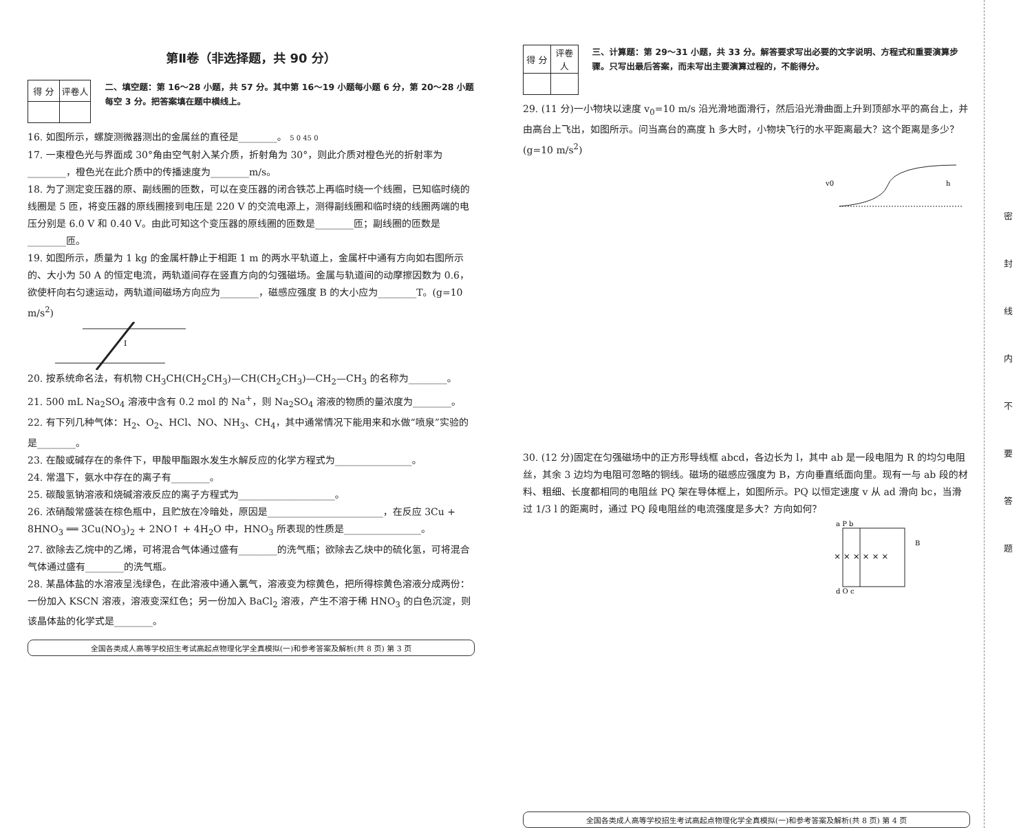第Ⅱ卷（非选择题，共 90 分）
| 得 分 | 评卷人 |
二、填空题：第 16～28 小题，共 57 分。其中第 16～19 小题每小题 6 分，第 20～28 小题每空 3 分。把答案填在题中横线上。
16. 如图所示，螺旋测微器测出的金属丝的直径是________。 5 0 45 0
17. 一束橙色光与界面成 30°角由空气射入某介质，折射角为 30°，则此介质对橙色光的折射率为________，橙色光在此介质中的传播速度为________m/s。
18. 为了测定变压器的原、副线圈的匝数，可以在变压器的闭合铁芯上再临时绕一个线圈，已知临时绕的线圈是 5 匝，将变压器的原线圈接到电压是 220 V 的交流电源上，测得副线圈和临时绕的线圈两端的电压分别是 6.0 V 和 0.40 V。由此可知这个变压器的原线圈的匝数是________匝；副线圈的匝数是________匝。
19. 如图所示，质量为 1 kg 的金属杆静止于相距 1 m 的两水平轨道上，金属杆中通有方向如右图所示的、大小为 50 A 的恒定电流，两轨道间存在竖直方向的匀强磁场。金属与轨道间的动摩擦因数为 0.6，欲使杆向右匀速运动，两轨道间磁场方向应为________，磁感应强度 B 的大小应为________T。(g=10 m/s<sup>2</sup>)
I
20. 按系统命名法，有机物 CH<sub>3</sub>CH(CH<sub>2</sub>CH<sub>3</sub>)—CH(CH<sub>2</sub>CH<sub>3</sub>)—CH<sub>2</sub>—CH<sub>3</sub> 的名称为________。
21. 500 mL Na<sub>2</sub>SO<sub>4</sub> 溶液中含有 0.2 mol 的 Na<sup>+</sup>，则 Na<sub>2</sub>SO<sub>4</sub> 溶液的物质的量浓度为________。
22. 有下列几种气体：H<sub>2</sub>、O<sub>2</sub>、HCl、NO、NH<sub>3</sub>、CH<sub>4</sub>，其中通常情况下能用来和水做“喷泉”实验的是________。
23. 在酸或碱存在的条件下，甲酸甲酯跟水发生水解反应的化学方程式为________________。
24. 常温下，氨水中存在的离子有________。
25. 碳酸氢钠溶液和烧碱溶液反应的离子方程式为____________________。
26. 浓硝酸常盛装在棕色瓶中，且贮放在冷暗处，原因是________________________，在反应 3Cu + 8HNO<sub>3</sub> ══ 3Cu(NO<sub>3</sub>)<sub>2</sub> + 2NO↑ + 4H<sub>2</sub>O 中，HNO<sub>3</sub> 所表现的性质是________________。
27. 欲除去乙烷中的乙烯，可将混合气体通过盛有________的洗气瓶；欲除去乙炔中的硫化氢，可将混合气体通过盛有________的洗气瓶。
28. 某晶体盐的水溶液呈浅绿色，在此溶液中通入氯气，溶液变为棕黄色，把所得棕黄色溶液分成两份：一份加入 KSCN 溶液，溶液变深红色；另一份加入 BaCl<sub>2</sub> 溶液，产生不溶于稀 HNO<sub>3</sub> 的白色沉淀，则该晶体盐的化学式是________。
全国各类成人高等学校招生考试高起点物理化学全真模拟(一)和参考答案及解析(共 8 页) 第 3 页
| 得 分 | 评卷人 |
三、计算题：第 29～31 小题，共 33 分。解答要求写出必要的文字说明、方程式和重要演算步骤。只写出最后答案，而未写出主要演算过程的，不能得分。
29. (11 分)一小物块以速度 v<sub>0</sub>=10 m/s 沿光滑地面滑行，然后沿光滑曲面上升到顶部水平的高台上，并由高台上飞出，如图所示。问当高台的高度 h 多大时，小物块飞行的水平距离最大？这个距离是多少？(g=10 m/s<sup>2</sup>)
v0
h
30. (12 分)固定在匀强磁场中的正方形导线框 abcd，各边长为 l，其中 ab 是一段电阻为 R 的均匀电阻丝，其余 3 边均为电阻可忽略的铜线。磁场的磁感应强度为 B，方向垂直纸面向里。现有一与 ab 段的材料、粗细、长度都相同的电阻丝 PQ 架在导体框上，如图所示。PQ 以恒定速度 v 从 ad 滑向 bc，当滑过 1/3 l 的距离时，通过 PQ 段电阻丝的电流强度是多大？方向如何？
× × × × × ×
a P b
B
d Q c
全国各类成人高等学校招生考试高起点物理化学全真模拟(一)和参考答案及解析(共 8 页) 第 4 页
密
封
线
内
不
要
答
题